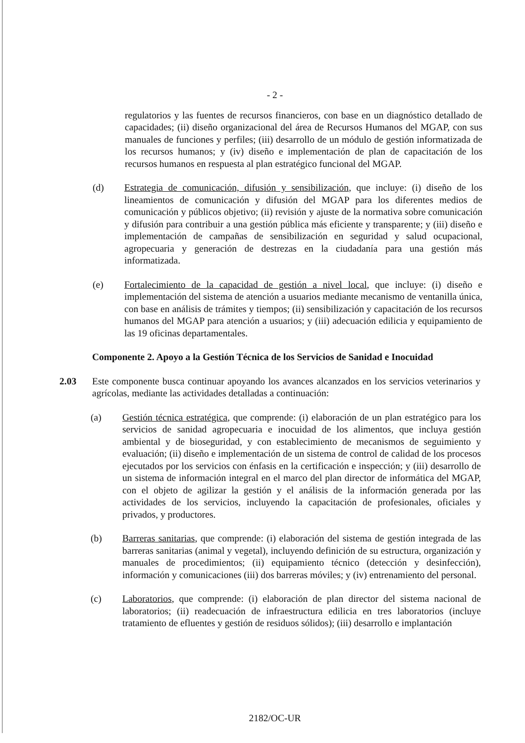- 2 -
regulatorios y las fuentes de recursos financieros, con base en un diagnóstico detallado de capacidades; (ii) diseño organizacional del área de Recursos Humanos del MGAP, con sus manuales de funciones y perfiles; (iii) desarrollo de un módulo de gestión informatizada de los recursos humanos; y (iv) diseño e implementación de plan de capacitación de los recursos humanos en respuesta al plan estratégico funcional del MGAP.
(d) Estrategia de comunicación, difusión y sensibilización, que incluye: (i) diseño de los lineamientos de comunicación y difusión del MGAP para los diferentes medios de comunicación y públicos objetivo; (ii) revisión y ajuste de la normativa sobre comunicación y difusión para contribuir a una gestión pública más eficiente y transparente; y (iii) diseño e implementación de campañas de sensibilización en seguridad y salud ocupacional, agropecuaria y generación de destrezas en la ciudadanía para una gestión más informatizada.
(e) Fortalecimiento de la capacidad de gestión a nivel local, que incluye: (i) diseño e implementación del sistema de atención a usuarios mediante mecanismo de ventanilla única, con base en análisis de trámites y tiempos; (ii) sensibilización y capacitación de los recursos humanos del MGAP para atención a usuarios; y (iii) adecuación edilicia y equipamiento de las 19 oficinas departamentales.
Componente 2. Apoyo a la Gestión Técnica de los Servicios de Sanidad e Inocuidad
2.03 Este componente busca continuar apoyando los avances alcanzados en los servicios veterinarios y agrícolas, mediante las actividades detalladas a continuación:
(a) Gestión técnica estratégica, que comprende: (i) elaboración de un plan estratégico para los servicios de sanidad agropecuaria e inocuidad de los alimentos, que incluya gestión ambiental y de bioseguridad, y con establecimiento de mecanismos de seguimiento y evaluación; (ii) diseño e implementación de un sistema de control de calidad de los procesos ejecutados por los servicios con énfasis en la certificación e inspección; y (iii) desarrollo de un sistema de información integral en el marco del plan director de informática del MGAP, con el objeto de agilizar la gestión y el análisis de la información generada por las actividades de los servicios, incluyendo la capacitación de profesionales, oficiales y privados, y productores.
(b) Barreras sanitarias, que comprende: (i) elaboración del sistema de gestión integrada de las barreras sanitarias (animal y vegetal), incluyendo definición de su estructura, organización y manuales de procedimientos; (ii) equipamiento técnico (detección y desinfección), información y comunicaciones (iii) dos barreras móviles; y (iv) entrenamiento del personal.
(c) Laboratorios, que comprende: (i) elaboración de plan director del sistema nacional de laboratorios; (ii) readecuación de infraestructura edilicia en tres laboratorios (incluye tratamiento de efluentes y gestión de residuos sólidos); (iii) desarrollo e implantación
2182/OC-UR